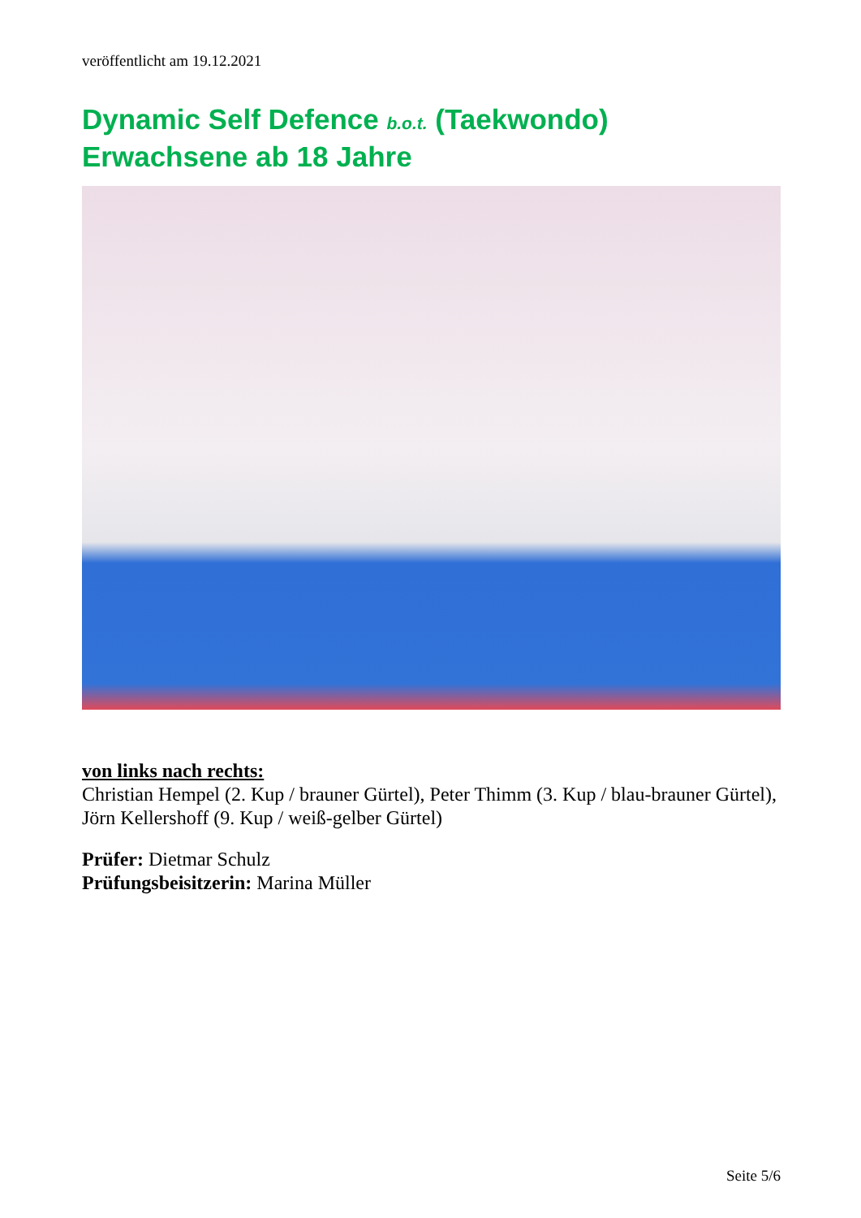veröffentlicht am 19.12.2021
Dynamic Self Defence b.o.t. (Taekwondo)
Erwachsene ab 18 Jahre
von links nach rechts:
Christian Hempel (2. Kup / brauner Gürtel), Peter Thimm (3. Kup / blau-brauner Gürtel), Jörn Kellershoff (9. Kup / weiß-gelber Gürtel)
Prüfer: Dietmar Schulz
Prüfungsbeisitzerin: Marina Müller
Seite 5/6